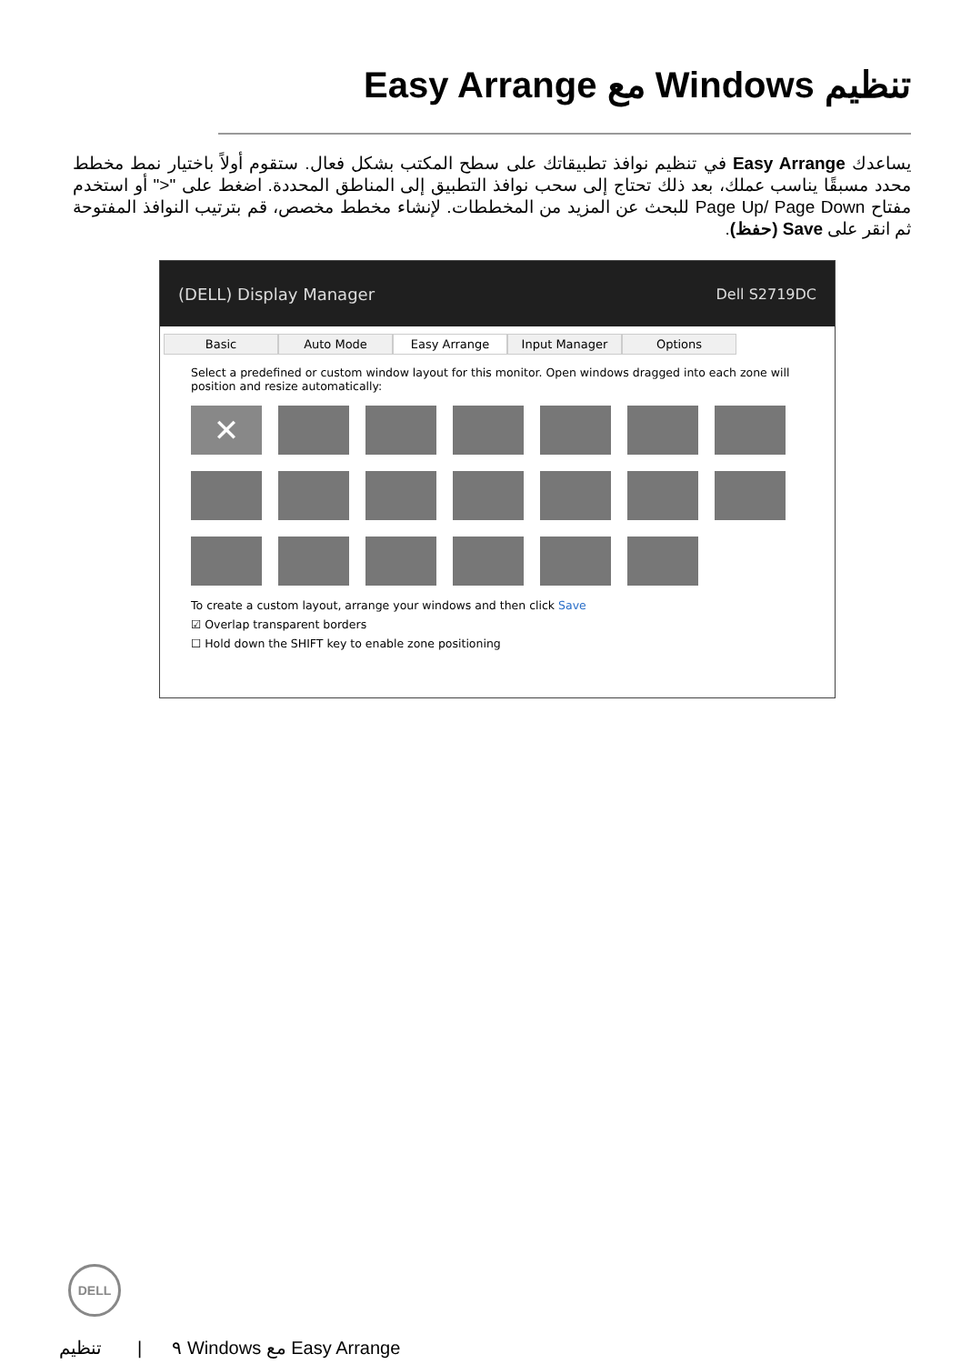تنظيم Windows مع Easy Arrange
يساعدك Easy Arrange في تنظيم نوافذ تطبيقاتك على سطح المكتب بشكل فعال. ستقوم أولاً باختيار نمط مخطط محدد مسبقًا يناسب عملك، بعد ذلك تحتاج إلى سحب نوافذ التطبيق إلى المناطق المحددة. اضغط على "<" أو استخدم مفتاح Page Up/ Page Down للبحث عن المزيد من المخططات. لإنشاء مخطط مخصص، قم بترتيب النوافذ المفتوحة ثم انقر على Save (حفظ).
(DELL) Display Manager Dell S2719DC
Basic Auto Mode Easy Arrange Input Manager Options
Select a predefined or custom window layout for this monitor. Open windows dragged into each zone will position and resize automatically:
✕
To create a custom layout, arrange your windows and then click Save
☑ Overlap transparent borders
☐ Hold down the SHIFT key to enable zone positioning
DELL
٩ | تنظيم Windows مع Easy Arrange